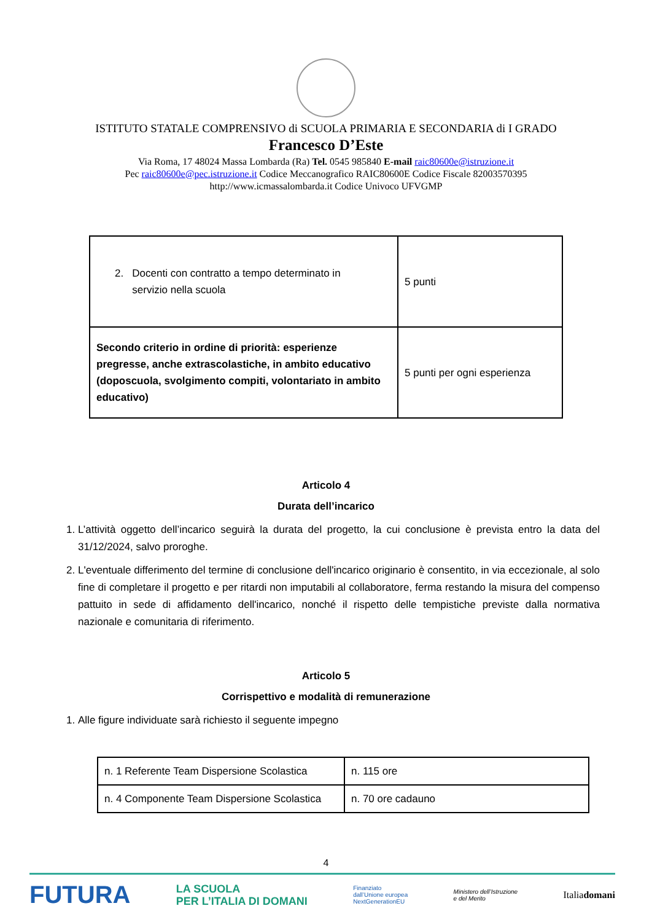ISTITUTO STATALE COMPRENSIVO di SCUOLA PRIMARIA E SECONDARIA di I GRADO
Francesco D’Este
Via Roma, 17 48024 Massa Lombarda (Ra) Tel. 0545 985840 E-mail raic80600e@istruzione.it
Pec raic80600e@pec.istruzione.it Codice Meccanografico RAIC80600E Codice Fiscale 82003570395
http://www.icmassalombarda.it Codice Univoco UFVGMP
| 2. Docenti con contratto a tempo determinato in servizio nella scuola | 5 punti |
| Secondo criterio in ordine di priorità: esperienze pregresse, anche extrascolastiche, in ambito educativo (doposcuola, svolgimento compiti, volontariato in ambito educativo) | 5 punti per ogni esperienza |
Articolo 4
Durata dell’incarico
1. L’attività oggetto dell’incarico seguirà la durata del progetto, la cui conclusione è prevista entro la data del 31/12/2024, salvo proroghe.
2. L'eventuale differimento del termine di conclusione dell'incarico originario è consentito, in via eccezionale, al solo fine di completare il progetto e per ritardi non imputabili al collaboratore, ferma restando la misura del compenso pattuito in sede di affidamento dell'incarico, nonché il rispetto delle tempistiche previste dalla normativa nazionale e comunitaria di riferimento.
Articolo 5
Corrispettivo e modalità di remunerazione
1. Alle figure individuate sarà richiesto il seguente impegno
| n. 1 Referente Team Dispersione Scolastica | n. 115 ore |
| n. 4 Componente Team Dispersione Scolastica | n. 70 ore cadauno |
4
FUTURA LA SCUOLA
PER L’ITALIA DI DOMANI Finanziato
dall’Unione europea
NextGenerationEU Ministero dell’Istruzione
e del Merito Italiadomani